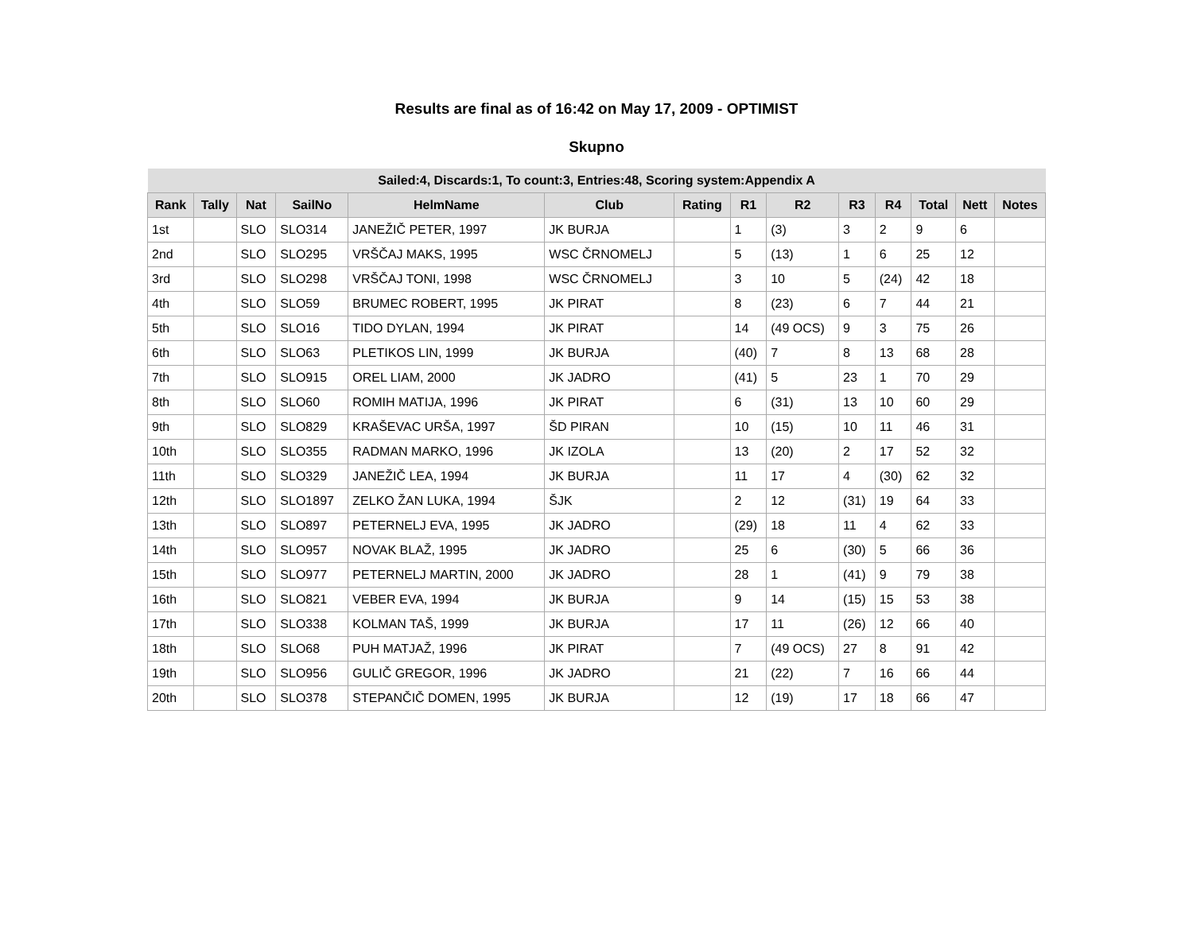Results are final as of 16:42 on May 17, 2009 - OPTIMIST
Skupno
| Sailed:4, Discards:1, To count:3, Entries:48, Scoring system:Appendix A | | | | | | | | | | | | | |
| --- | --- | --- | --- | --- | --- | --- | --- | --- | --- | --- | --- | --- | --- |
| Rank | Tally | Nat | SailNo | HelmName | Club | Rating | R1 | R2 | R3 | R4 | Total | Nett | Notes |
| 1st | | SLO | SLO314 | JANEŽIČ PETER, 1997 | JK BURJA | | 1 | (3) | 3 | 2 | 9 | 6 | |
| 2nd | | SLO | SLO295 | VRŠČAJ MAKS, 1995 | WSC ČRNOMELJ | | 5 | (13) | 1 | 6 | 25 | 12 | |
| 3rd | | SLO | SLO298 | VRŠČAJ TONI, 1998 | WSC ČRNOMELJ | | 3 | 10 | 5 | (24) | 42 | 18 | |
| 4th | | SLO | SLO59 | BRUMEC ROBERT, 1995 | JK PIRAT | | 8 | (23) | 6 | 7 | 44 | 21 | |
| 5th | | SLO | SLO16 | TIDO DYLAN, 1994 | JK PIRAT | | 14 | (49 OCS) | 9 | 3 | 75 | 26 | |
| 6th | | SLO | SLO63 | PLETIKOS LIN, 1999 | JK BURJA | | (40) | 7 | 8 | 13 | 68 | 28 | |
| 7th | | SLO | SLO915 | OREL LIAM, 2000 | JK JADRO | | (41) | 5 | 23 | 1 | 70 | 29 | |
| 8th | | SLO | SLO60 | ROMIH MATIJA, 1996 | JK PIRAT | | 6 | (31) | 13 | 10 | 60 | 29 | |
| 9th | | SLO | SLO829 | KRAŠEVAC URŠA, 1997 | ŠD PIRAN | | 10 | (15) | 10 | 11 | 46 | 31 | |
| 10th | | SLO | SLO355 | RADMAN MARKO, 1996 | JK IZOLA | | 13 | (20) | 2 | 17 | 52 | 32 | |
| 11th | | SLO | SLO329 | JANEŽIČ LEA, 1994 | JK BURJA | | 11 | 17 | 4 | (30) | 62 | 32 | |
| 12th | | SLO | SLO1897 | ZELKO ŽAN LUKA, 1994 | ŠJK | | 2 | 12 | (31) | 19 | 64 | 33 | |
| 13th | | SLO | SLO897 | PETERNELJ EVA, 1995 | JK JADRO | | (29) | 18 | 11 | 4 | 62 | 33 | |
| 14th | | SLO | SLO957 | NOVAK BLAŽ, 1995 | JK JADRO | | 25 | 6 | (30) | 5 | 66 | 36 | |
| 15th | | SLO | SLO977 | PETERNELJ MARTIN, 2000 | JK JADRO | | 28 | 1 | (41) | 9 | 79 | 38 | |
| 16th | | SLO | SLO821 | VEBER EVA, 1994 | JK BURJA | | 9 | 14 | (15) | 15 | 53 | 38 | |
| 17th | | SLO | SLO338 | KOLMAN TAŠ, 1999 | JK BURJA | | 17 | 11 | (26) | 12 | 66 | 40 | |
| 18th | | SLO | SLO68 | PUH MATJAŽ, 1996 | JK PIRAT | | 7 | (49 OCS) | 27 | 8 | 91 | 42 | |
| 19th | | SLO | SLO956 | GULIČ GREGOR, 1996 | JK JADRO | | 21 | (22) | 7 | 16 | 66 | 44 | |
| 20th | | SLO | SLO378 | STEPANČIČ DOMEN, 1995 | JK BURJA | | 12 | (19) | 17 | 18 | 66 | 47 | |